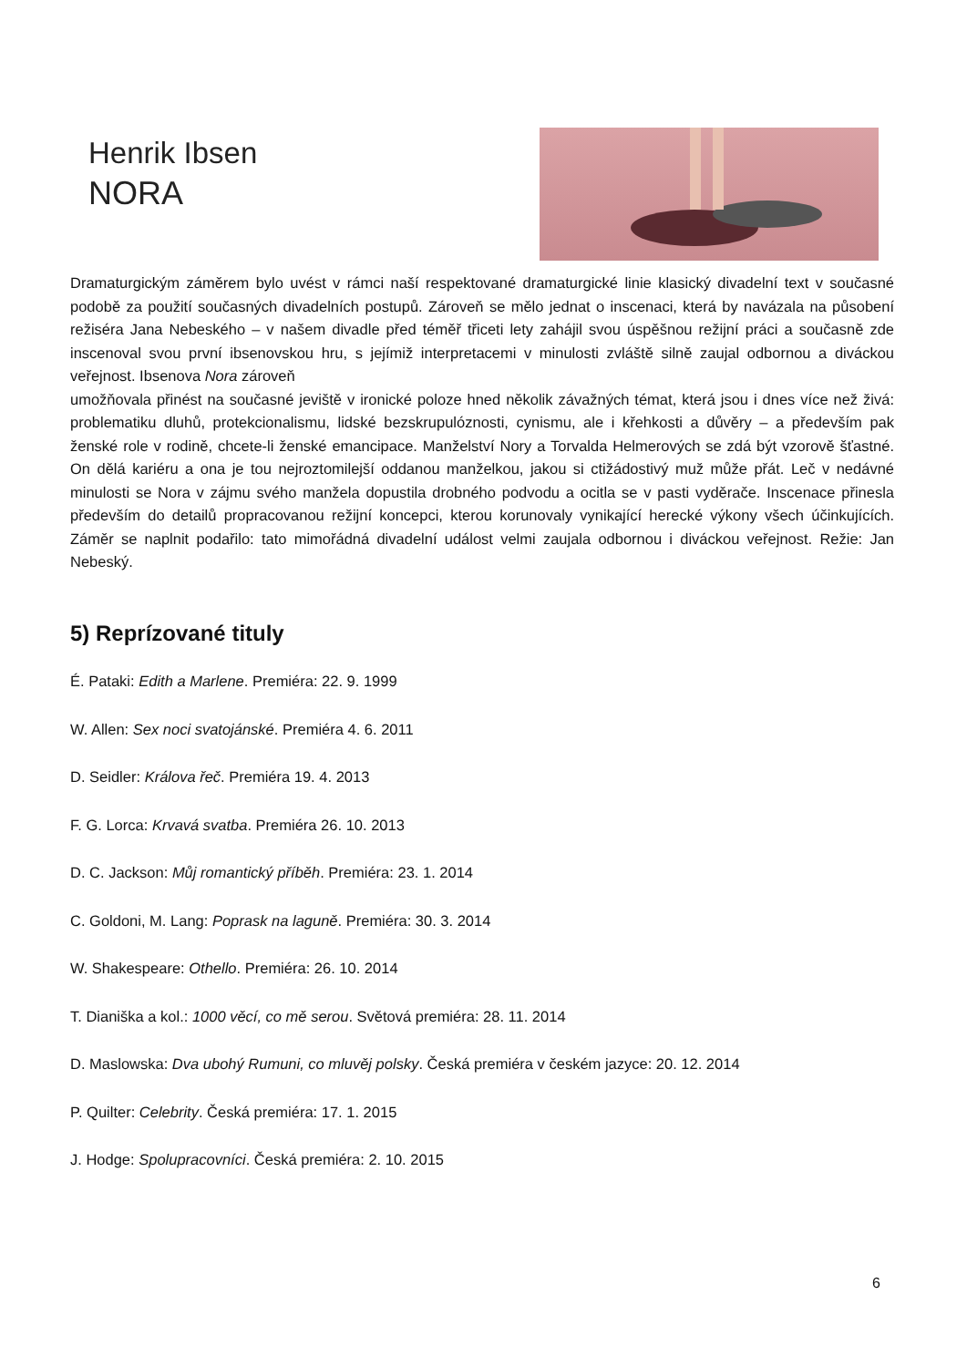Henrik Ibsen
NORA
Dramaturgickým záměrem bylo uvést v rámci naší respektované dramaturgické linie klasický divadelní text v současné podobě za použití současných divadelních postupů. Zároveň se mělo jednat o inscenaci, která by navázala na působení režiséra Jana Nebeského – v našem divadle před téměř třiceti lety zahájil svou úspěšnou režijní práci a současně zde inscenoval svou první ibsenovskou hru, s jejímiž interpretacemi v minulosti zvláště silně zaujal odbornou a diváckou veřejnost. Ibsenova Nora zároveň
umožňovala přinést na současné jeviště v ironické poloze hned několik závažných témat, která jsou i dnes více než živá: problematiku dluhů, protekcionalismu, lidské bezskrupulóznosti, cynismu, ale i křehkosti a důvěry – a především pak ženské role v rodině, chcete-li ženské emancipace. Manželství Nory a Torvalda Helmerových se zdá být vzorově šťastné. On dělá kariéru a ona je tou nejroztomilejší oddanou manželkou, jakou si ctižádostivý muž může přát. Leč v nedávné minulosti se Nora v zájmu svého manžela dopustila drobného podvodu a ocitla se v pasti vyděrače. Inscenace přinesla především do detailů propracovanou režijní koncepci, kterou korunovaly vynikající herecké výkony všech účinkujících. Záměr se naplnit podařilo: tato mimořádná divadelní událost velmi zaujala odbornou i diváckou veřejnost. Režie: Jan Nebeský.
5) Reprízované tituly
É. Pataki: Edith a Marlene. Premiéra: 22. 9. 1999
W. Allen: Sex noci svatojánské. Premiéra 4. 6. 2011
D. Seidler: Králova řeč. Premiéra 19. 4. 2013
F. G. Lorca: Krvavá svatba. Premiéra 26. 10. 2013
D. C. Jackson: Můj romantický příběh. Premiéra: 23. 1. 2014
C. Goldoni, M. Lang: Poprask na laguně. Premiéra: 30. 3. 2014
W. Shakespeare: Othello. Premiéra: 26. 10. 2014
T. Dianiška a kol.: 1000 věcí, co mě serou. Světová premiéra: 28. 11. 2014
D. Maslowska: Dva ubohý Rumuni, co mluvěj polsky. Česká premiéra v českém jazyce: 20. 12. 2014
P. Quilter: Celebrity. Česká premiéra: 17. 1. 2015
J. Hodge: Spolupracovníci. Česká premiéra: 2. 10. 2015
6